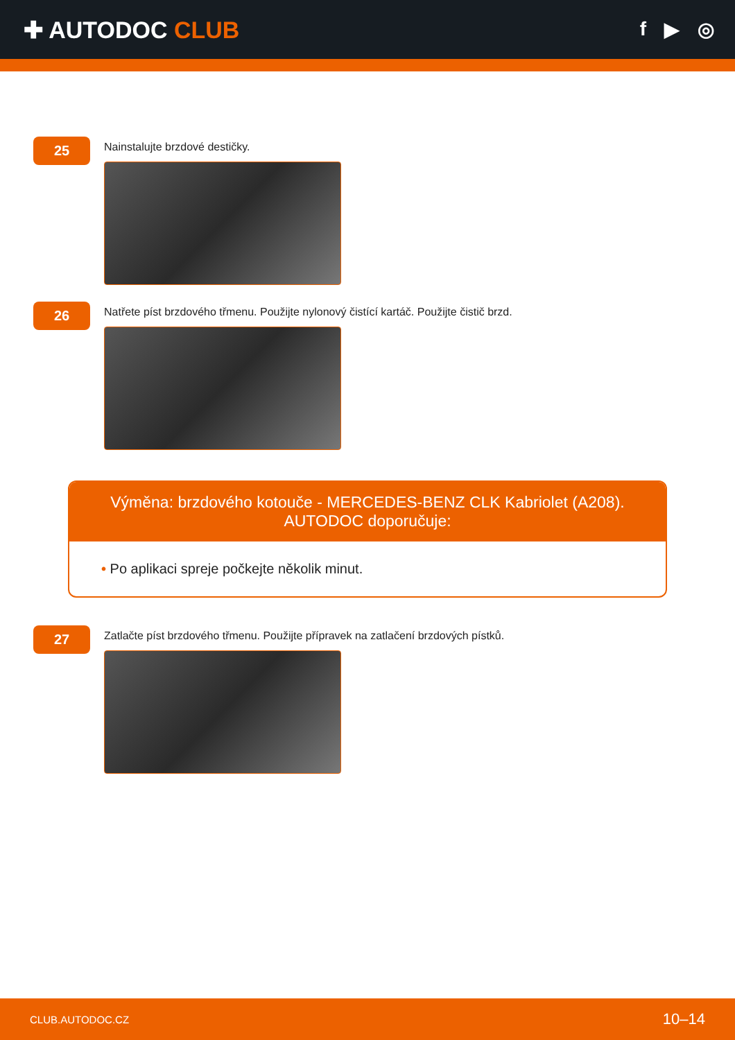✚ AUTODOC CLUB
f ▶ ◎
25
Nainstalujte brzdové destičky.
26
Natřete píst brzdového třmenu. Použijte nylonový čistící kartáč. Použijte čistič brzd.
Výměna: brzdového kotouče - MERCEDES-BENZ CLK Kabriolet (A208).
AUTODOC doporučuje:
• Po aplikaci spreje počkejte několik minut.
27
Zatlačte píst brzdového třmenu. Použijte přípravek na zatlačení brzdových pístků.
CLUB.AUTODOC.CZ 10–14